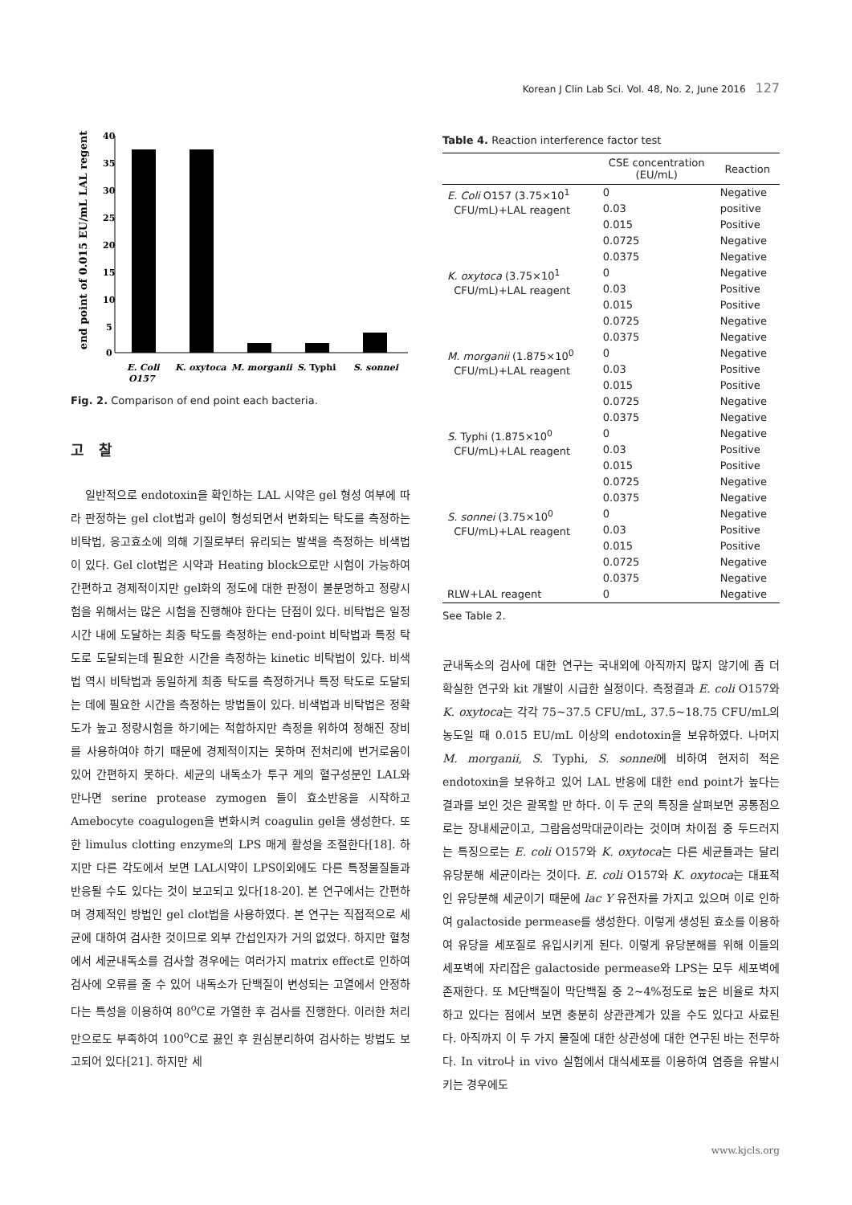Korean J Clin Lab Sci. Vol. 48, No. 2, June 2016 127
end point of 0.015 EU/mL LAL regent
40
35
30
25
20
15
10
5
0
E. Coli
O157
K. oxytoca
M. morganii
S. Typhi
S. sonnei
Fig. 2. Comparison of end point each bacteria.
고 찰
일반적으로 endotoxin을 확인하는 LAL 시약은 gel 형성 여부에 따라 판정하는 gel clot법과 gel이 형성되면서 변화되는 탁도를 측정하는 비탁법, 응고효소에 의해 기질로부터 유리되는 발색을 측정하는 비색법이 있다. Gel clot법은 시약과 Heating block으로만 시험이 가능하여 간편하고 경제적이지만 gel화의 정도에 대한 판정이 불분명하고 정량시험을 위해서는 많은 시험을 진행해야 한다는 단점이 있다. 비탁법은 일정시간 내에 도달하는 최종 탁도를 측정하는 end-point 비탁법과 특정 탁도로 도달되는데 필요한 시간을 측정하는 kinetic 비탁법이 있다. 비색법 역시 비탁법과 동일하게 최종 탁도를 측정하거나 특정 탁도로 도달되는 데에 필요한 시간을 측정하는 방법들이 있다. 비색법과 비탁법은 정확도가 높고 정량시험을 하기에는 적합하지만 측정을 위하여 정해진 장비를 사용하여야 하기 때문에 경제적이지는 못하며 전처리에 번거로움이 있어 간편하지 못하다. 세균의 내독소가 투구 게의 혈구성분인 LAL와 만나면 serine protease zymogen 들이 효소반응을 시작하고 Amebocyte coagulogen을 변화시켜 coagulin gel을 생성한다. 또한 limulus clotting enzyme의 LPS 매게 활성을 조절한다[18]. 하지만 다른 각도에서 보면 LAL시약이 LPS이외에도 다른 특정물질들과 반응될 수도 있다는 것이 보고되고 있다[18-20]. 본 연구에서는 간편하며 경제적인 방법인 gel clot법을 사용하였다. 본 연구는 직접적으로 세균에 대하여 검사한 것이므로 외부 간섭인자가 거의 없었다. 하지만 혈청에서 세균내독소를 검사할 경우에는 여러가지 matrix effect로 인하여 검사에 오류를 줄 수 있어 내독소가 단백질이 변성되는 고열에서 안정하다는 특성을 이용하여 80<sup>o</sup>C로 가열한 후 검사를 진행한다. 이러한 처리만으로도 부족하여 100<sup>o</sup>C로 끓인 후 원심분리하여 검사하는 방법도 보고되어 있다[21]. 하지만 세
Table 4. Reaction interference factor test
| | CSE concentration (EU/mL) | Reaction |
| --- | --- | --- |
| E. Coli O157 (3.75×10<sup>1</sup> CFU/mL)+LAL reagent | 0 | Negative |
| | 0.03 | positive |
| | 0.015 | Positive |
| | 0.0725 | Negative |
| | 0.0375 | Negative |
| K. oxytoca (3.75×10<sup>1</sup> CFU/mL)+LAL reagent | 0 | Negative |
| | 0.03 | Positive |
| | 0.015 | Positive |
| | 0.0725 | Negative |
| | 0.0375 | Negative |
| M. morganii (1.875×10<sup>0</sup> CFU/mL)+LAL reagent | 0 | Negative |
| | 0.03 | Positive |
| | 0.015 | Positive |
| | 0.0725 | Negative |
| | 0.0375 | Negative |
| S. Typhi (1.875×10<sup>0</sup> CFU/mL)+LAL reagent | 0 | Negative |
| | 0.03 | Positive |
| | 0.015 | Positive |
| | 0.0725 | Negative |
| | 0.0375 | Negative |
| S. sonnei (3.75×10<sup>0</sup> CFU/mL)+LAL reagent | 0 | Negative |
| | 0.03 | Positive |
| | 0.015 | Positive |
| | 0.0725 | Negative |
| | 0.0375 | Negative |
| RLW+LAL reagent | 0 | Negative |
See Table 2.
균내독소의 검사에 대한 연구는 국내외에 아직까지 많지 않기에 좀 더 확실한 연구와 kit 개발이 시급한 실정이다. 측정결과 E. coli O157와 K. oxytoca는 각각 75~37.5 CFU/mL, 37.5~18.75 CFU/mL의 농도일 때 0.015 EU/mL 이상의 endotoxin을 보유하였다. 나머지 M. morganii, S. Typhi, S. sonnei에 비하여 현저히 적은 endotoxin을 보유하고 있어 LAL 반응에 대한 end point가 높다는 결과를 보인 것은 괄목할 만 하다. 이 두 군의 특징을 살펴보면 공통점으로는 장내세균이고, 그람음성막대균이라는 것이며 차이점 중 두드러지는 특징으로는 E. coli O157와 K. oxytoca는 다른 세균들과는 달리 유당분해 세균이라는 것이다. E. coli O157와 K. oxytoca는 대표적인 유당분해 세균이기 때문에 lac Y 유전자를 가지고 있으며 이로 인하여 galactoside permease를 생성한다. 이렇게 생성된 효소를 이용하여 유당을 세포질로 유입시키게 된다. 이렇게 유당분해를 위해 이들의 세포벽에 자리잡은 galactoside permease와 LPS는 모두 세포벽에 존재한다. 또 M단백질이 막단백질 중 2~4%정도로 높은 비율로 차지하고 있다는 점에서 보면 충분히 상관관계가 있을 수도 있다고 사료된다. 아직까지 이 두 가지 물질에 대한 상관성에 대한 연구된 바는 전무하다. In vitro나 in vivo 실험에서 대식세포를 이용하여 염증을 유발시키는 경우에도
www.kjcls.org